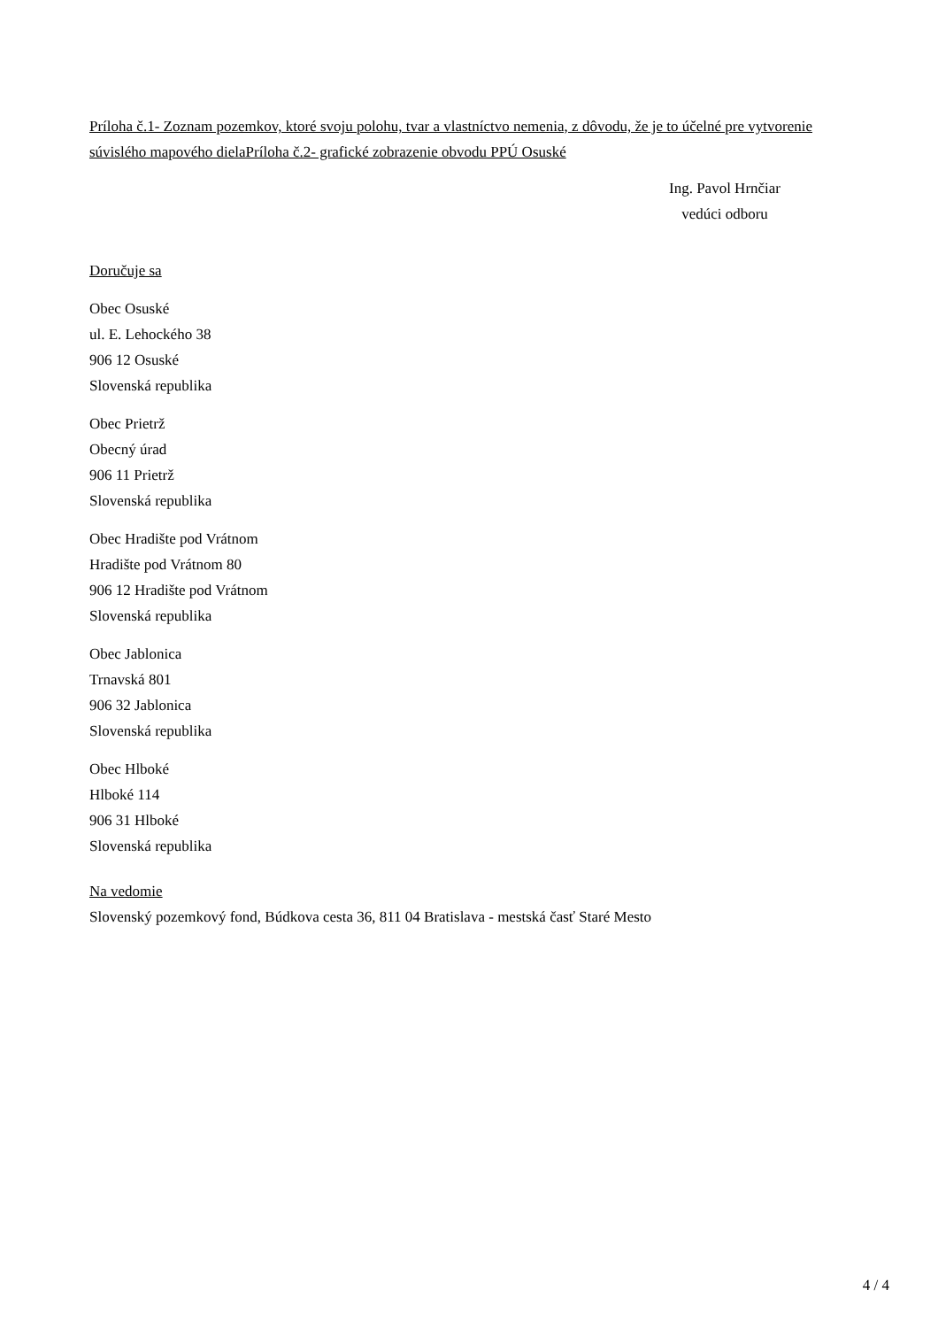Príloha č.1- Zoznam pozemkov, ktoré svoju polohu, tvar a vlastníctvo nemenia, z dôvodu, že je to účelné pre vytvorenie súvislého mapového dielaPríloha č.2- grafické zobrazenie obvodu PPÚ Osuské
Ing. Pavol Hrnčiar
vedúci odboru
Doručuje sa
Obec Osuské
ul. E. Lehockého 38
906 12 Osuské
Slovenská republika
Obec Prietrž
Obecný úrad
906 11 Prietrž
Slovenská republika
Obec Hradište pod Vrátnom
Hradište pod Vrátnom 80
906 12 Hradište pod Vrátnom
Slovenská republika
Obec Jablonica
Trnavská 801
906 32 Jablonica
Slovenská republika
Obec Hlboké
Hlboké 114
906 31 Hlboké
Slovenská republika
Na vedomie
Slovenský pozemkový fond, Búdkova cesta 36, 811 04 Bratislava - mestská časť Staré Mesto
4 / 4